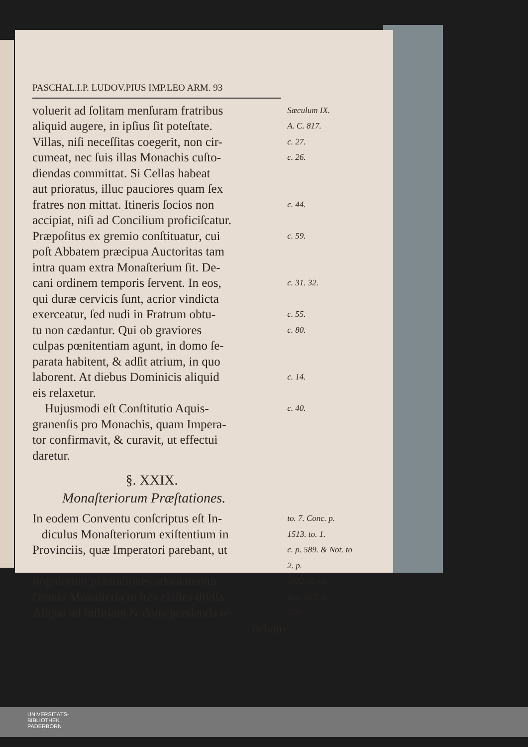PASCHAL.I.P. LUDOV.PIUS IMP.LEO ARM. 93
voluerit ad ſolitam menſuram fratribus
Sæculum IX.
aliquid augere, in ipſius ſit poteſtate.
A. C. 817.
Villas, niſi neceſſitas coegerit, non cir-
c. 27.
cumeat, nec ſuis illas Monachis cuſto-
c. 26.
diendas committat. Si Cellas habeat
aut prioratus, illuc pauciores quam ſex
fratres non mittat. Itineris ſocios non
c. 44.
accipiat, niſi ad Concilium proficiſcatur.
Præpoſitus ex gremio conſtituatur, cui
c. 59.
poſt Abbatem præcipua Auctoritas tam
intra quam extra Monaſterium ſit. De-
cani ordinem temporis ſervent. In eos,
c. 31. 32.
qui duræ cervicis ſunt, acrior vindicta
exerceatur, ſed nudi in Fratrum obtu-
c. 55.
tu non cædantur. Qui ob graviores
c. 80.
culpas pœnitentiam agunt, in domo ſe-
parata habitent, & adſit atrium, in quo
laborent. At diebus Dominicis aliquid
c. 14.
eis relaxetur.
Hujusmodi eſt Conſtitutio Aquis-
c. 40.
granenſis pro Monachis, quam Impera-
tor confirmavit, & curavit, ut effectui
daretur.
§. XXIX.
Monaſteriorum Præſtationes.
In eodem Conventu conſcriptus eſt In-
to. 7. Conc. p.
diculus Monaſteriorum exiſtentium in
1513. to. 1.
Provinciis, quæ Imperatori parebant, ut
c. p. 589. & Not. to 2. p.
ſingulorum præſtationes adnotarentur.
1092. Coint.
Omnia Monaſteria in tres claſſes diviſa.
ann. 817. n.
Aliqua ad militiam & dona pendenda te-
239.
neban-
UNIVERSITÄTS-
BIBLIOTHEK
PADERBORN